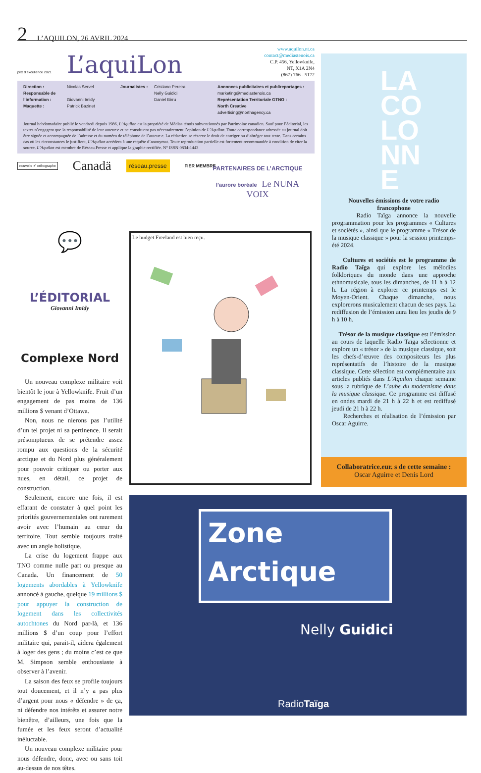2 L’AQUILON, 26 AVRIL 2024
prix d’excellence 2021
L’aquiLon
www.aquilon.nt.ca
contact@mediastenois.ca
C.P. 456, Yellowknife,
NT, X1A 2N4
(867) 766 - 5172
Direction :
Responsable de l’information :
Maquette :
Nicolas Servel
Giovanni Imidy
Patrick Bazinet
Journalistes :
Cristiano Pereira
Nelly Guidici
Daniel Birru
Annonces publicitaires et publireportages :
marketing@mediastenois.ca
Représentation Territoriale GTNO :
North Creative
advertising@northagency.ca
Journal hebdomadaire publié le vendredi depuis 1986, L’Aquilon est la propriété de Médias ténois subventionnés par Patrimoine canadien. Sauf pour l’éditorial, les textes n’engagent que la responsabilité de leur auteur·e et ne constituent pas nécessairement l’opinion de L’Aquilon. Toute correspondance adressée au journal doit être signée et accompagnée de l’adresse et du numéro de téléphone de l’auteur·e. La rédaction se réserve le droit de corriger ou d’abréger tout texte. Dans certains cas où les circonstances le justifient, L’Aquilon accèdera à une requête d’anonymat. Toute reproduction partielle est fortement recommandée à condition de citer la source. L’Aquilon est membre de Réseau.Presse et applique la graphie rectifiée. N° ISSN 0834-1443
nouvelle ✔ orthographe Canadä réseau.presse FIER MEMBRE
PARTENAIRES DE L’ARCTIQUE
l’aurore boréale Le NUNA VOIX
LA
CO
LO
NN
E
Nouvelles émissions de votre radio francophone
Radio Taïga annonce la nouvelle programmation pour les programmes « Cultures et sociétés », ainsi que le programme « Trésor de la musique classique » pour la session printemps-été 2024.
Cultures et sociétés est le programme de Radio Taïga qui explore les mélodies folkloriques du monde dans une approche ethnomusicale, tous les dimanches, de 11 h à 12 h. La région à explorer ce printemps est le Moyen-Orient. Chaque dimanche, nous explorerons musicalement chacun de ses pays. La rediffusion de l’émission aura lieu les jeudis de 9 h à 10 h.
Trésor de la musique classique est l’émission au cours de laquelle Radio Taïga sélectionne et explore un « trésor » de la musique classique, soit les chefs-d’œuvre des compositeurs les plus représentatifs de l’histoire de la musique classique. Cette sélection est complémentaire aux articles publiés dans L’Aquilon chaque semaine sous la rubrique de L’aube du modernisme dans la musique classique. Ce programme est diffusé en ondes mardi de 21 h à 22 h et est rediffusé jeudi de 21 h à 22 h.
Recherches et réalisation de l’émission par Oscar Aguirre.
Collaboratrice.eur. s de cette semaine :
Oscar Aguirre et Denis Lord
💬
L’ÉDITORIAL
Giovanni Imidy
Complexe Nord
Un nouveau complexe militaire voit bientôt le jour à Yellowknife. Fruit d’un engagement de pas moins de 136 millions $ venant d’Ottawa.
Non, nous ne nierons pas l’utilité d’un tel projet ni sa pertinence. Il serait présomptueux de se prétendre assez rompu aux questions de la sécurité arctique et du Nord plus généralement pour pouvoir critiquer ou porter aux nues, en détail, ce projet de construction.
Seulement, encore une fois, il est effarant de constater à quel point les priorités gouvernementales ont rarement avoir avec l’humain au cœur du territoire. Tout semble toujours traité avec un angle holistique.
La crise du logement frappe aux TNO comme nulle part ou presque au Canada. Un financement de 50 logements abordables à Yellowknife annoncé à gauche, quelque 19 millions $ pour appuyer la construction de logement dans les collectivités autochtones du Nord par-là, et 136 millions $ d’un coup pour l’effort militaire qui, parait-il, aidera également à loger des gens ; du moins c’est ce que M. Simpson semble enthousiaste à observer à l’avenir.
La saison des feux se profile toujours tout doucement, et il n’y a pas plus d’argent pour nous « défendre » de ça, ni défendre nos intérêts et assurer notre bienêtre, d’ailleurs, une fois que la fumée et les feux seront d’actualité inéluctable.
Un nouveau complexe militaire pour nous défendre, donc, avec ou sans toit au-dessus de nos têtes.
Le budget Freeland est bien reçu.
Zone
Arctique
Nelly Guidici
RadioTaïga